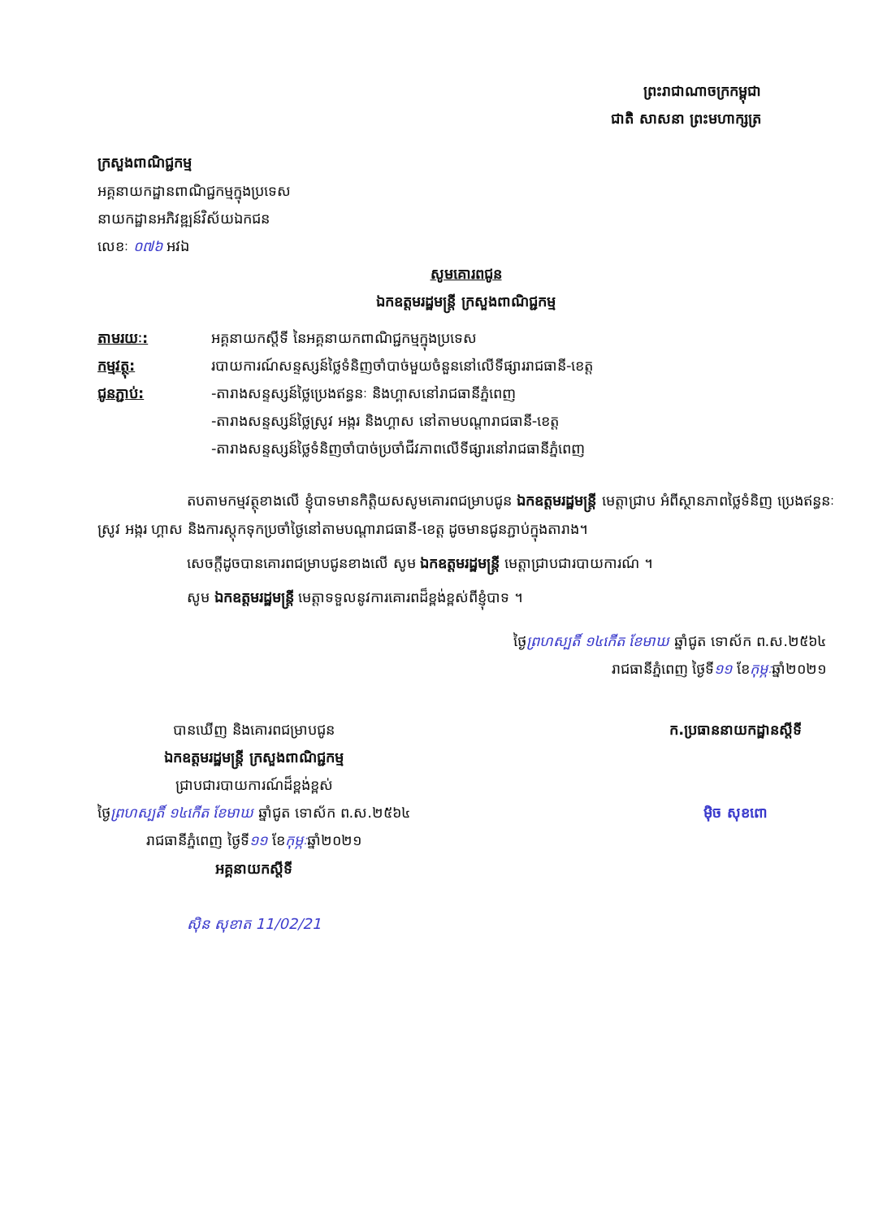ព្រះរាជាណាចក្រកម្ពុជា
ជាតិ សាសនា ព្រះមហាក្សត្រ
ក្រសួងពាណិជ្ជកម្ម
អគ្គនាយកដ្ឋានពាណិជ្ជកម្មក្នុងប្រទេស
នាយកដ្ឋានអភិវឌ្ឍន៍វិស័យឯកជន
លេខៈ ០៧៦ អវឯ
សូមគោរពជូន
ឯកឧត្តមរដ្ឋមន្ត្រី ក្រសួងពាណិជ្ជកម្ម
| តាមរយៈ: | អគ្គនាយកស្តីទី នៃអគ្គនាយកពាណិជ្ជកម្មក្នុងប្រទេស |
| កម្មវត្ថុ: | របាយការណ៍សន្ទស្សន៍ថ្លៃទំនិញចាំបាច់មួយចំនួននៅលើទីផ្សាររាជធានី-ខេត្ត |
| ជូនភ្ជាប់: | -តារាងសន្ទស្សន៍ថ្លៃប្រេងឥន្ធនៈ និងហ្គាសនៅរាជធានីភ្នំពេញ -តារាងសន្ទស្សន៍ថ្លៃស្រូវ អង្ករ និងហ្គាស នៅតាមបណ្តារាជធានី-ខេត្ត -តារាងសន្ទស្សន៍ថ្លៃទំនិញចាំបាច់ប្រចាំជីវភាពលើទីផ្សារនៅរាជធានីភ្នំពេញ |
តបតាមកម្មវត្ថុខាងលើ ខ្ញុំបាទមានកិត្តិយសសូមគោរពជម្រាបជូន ឯកឧត្តមរដ្ឋមន្ត្រី មេត្តាជ្រាប អំពីស្ថានភាពថ្លៃទំនិញ ប្រេងឥន្ធនៈ ស្រូវ អង្ករ ហ្គាស និងការស្តុកទុកប្រចាំថ្ងៃនៅតាមបណ្តារាជធានី-ខេត្ត ដូចមានជូនភ្ជាប់ក្នុងតារាង។
សេចក្តីដូចបានគោរពជម្រាបជូនខាងលើ សូម ឯកឧត្តមរដ្ឋមន្ត្រី មេត្តាជ្រាបជារបាយការណ៍ ។
សូម ឯកឧត្តមរដ្ឋមន្ត្រី មេត្តាទទួលនូវការគោរពដ៏ខ្ពង់ខ្ពស់ពីខ្ញុំបាទ ។
ថ្ងៃព្រហស្បតិ៍ ១៤កើត ខែមាឃ ឆ្នាំជូត ទោស័ក ព.ស.២៥៦៤
រាជធានីភ្នំពេញ ថ្ងៃទី១១ ខែកុម្ភៈឆ្នាំ២០២១
បានឃើញ និងគោរពជម្រាបជូន
ឯកឧត្តមរដ្ឋមន្ត្រី ក្រសួងពាណិជ្ជកម្ម
ជ្រាបជារបាយការណ៍ដ៏ខ្ពង់ខ្ពស់
ថ្ងៃព្រហស្បតិ៍ ១៤កើត ខែមាឃ ឆ្នាំជូត ទោស័ក ព.ស.២៥៦៤
រាជធានីភ្នំពេញ ថ្ងៃទី១១ ខែកុម្ភៈឆ្នាំ២០២១
អគ្គនាយកស្តីទី
ស៊ិន សុខាត 11/02/21
ក.ប្រធាននាយកដ្ឋានស្តីទី
ម៉ិច សុខពោ